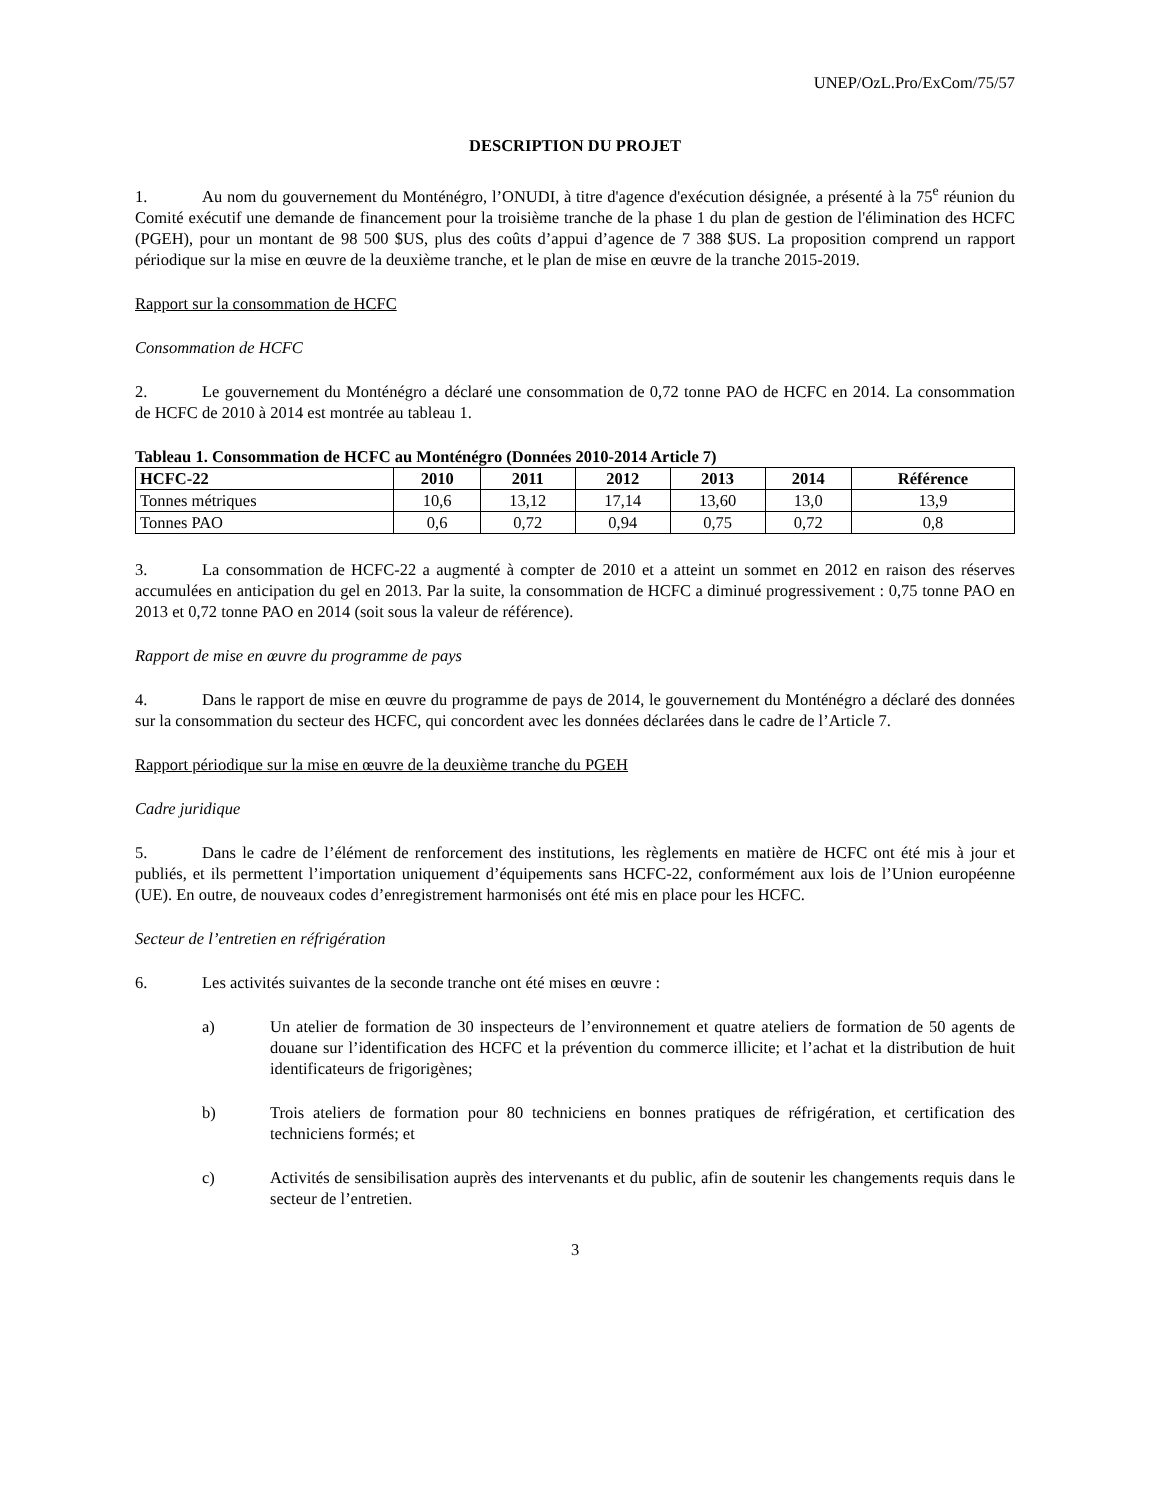UNEP/OzL.Pro/ExCom/75/57
DESCRIPTION DU PROJET
1. Au nom du gouvernement du Monténégro, l’ONUDI, à titre d'agence d'exécution désignée, a présenté à la 75<sup>e</sup> réunion du Comité exécutif une demande de financement pour la troisième tranche de la phase 1 du plan de gestion de l'élimination des HCFC (PGEH), pour un montant de 98 500 $US, plus des coûts d’appui d’agence de 7 388 $US. La proposition comprend un rapport périodique sur la mise en œuvre de la deuxième tranche, et le plan de mise en œuvre de la tranche 2015-2019.
Rapport sur la consommation de HCFC
Consommation de HCFC
2. Le gouvernement du Monténégro a déclaré une consommation de 0,72 tonne PAO de HCFC en 2014. La consommation de HCFC de 2010 à 2014 est montrée au tableau 1.
Tableau 1. Consommation de HCFC au Monténégro (Données 2010-2014 Article 7)
| HCFC-22 | 2010 | 2011 | 2012 | 2013 | 2014 | Référence |
| --- | --- | --- | --- | --- | --- | --- |
| Tonnes métriques | 10,6 | 13,12 | 17,14 | 13,60 | 13,0 | 13,9 |
| Tonnes PAO | 0,6 | 0,72 | 0,94 | 0,75 | 0,72 | 0,8 |
3. La consommation de HCFC-22 a augmenté à compter de 2010 et a atteint un sommet en 2012 en raison des réserves accumulées en anticipation du gel en 2013. Par la suite, la consommation de HCFC a diminué progressivement : 0,75 tonne PAO en 2013 et 0,72 tonne PAO en 2014 (soit sous la valeur de référence).
Rapport de mise en œuvre du programme de pays
4. Dans le rapport de mise en œuvre du programme de pays de 2014, le gouvernement du Monténégro a déclaré des données sur la consommation du secteur des HCFC, qui concordent avec les données déclarées dans le cadre de l’Article 7.
Rapport périodique sur la mise en œuvre de la deuxième tranche du PGEH
Cadre juridique
5. Dans le cadre de l’élément de renforcement des institutions, les règlements en matière de HCFC ont été mis à jour et publiés, et ils permettent l’importation uniquement d’équipements sans HCFC-22, conformément aux lois de l’Union européenne (UE). En outre, de nouveaux codes d’enregistrement harmonisés ont été mis en place pour les HCFC.
Secteur de l’entretien en réfrigération
6. Les activités suivantes de la seconde tranche ont été mises en œuvre :
a) Un atelier de formation de 30 inspecteurs de l’environnement et quatre ateliers de formation de 50 agents de douane sur l’identification des HCFC et la prévention du commerce illicite; et l’achat et la distribution de huit identificateurs de frigorigènes;
b) Trois ateliers de formation pour 80 techniciens en bonnes pratiques de réfrigération, et certification des techniciens formés; et
c) Activités de sensibilisation auprès des intervenants et du public, afin de soutenir les changements requis dans le secteur de l’entretien.
3